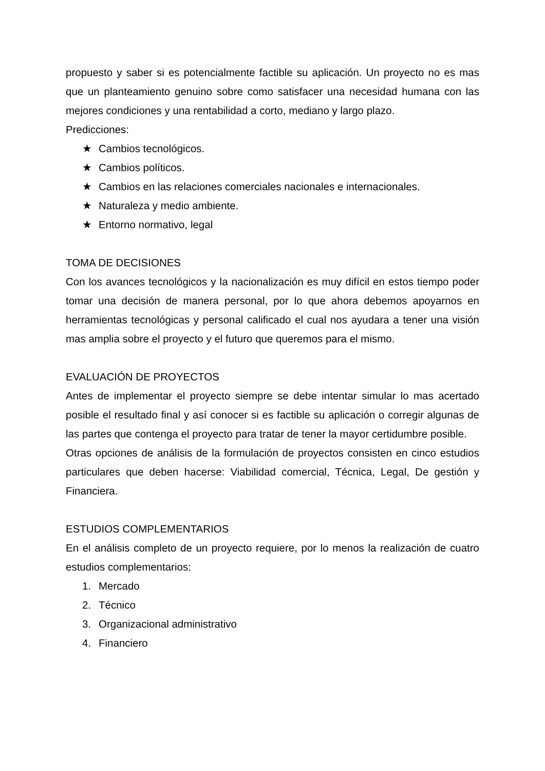propuesto y saber si es potencialmente factible su aplicación. Un proyecto no es mas que un planteamiento genuino sobre como satisfacer una necesidad humana con las mejores condiciones y una rentabilidad a corto, mediano y largo plazo.
Predicciones:
★ Cambios tecnológicos.
★ Cambios políticos.
★ Cambios en las relaciones comerciales nacionales e internacionales.
★ Naturaleza y medio ambiente.
★ Entorno normativo, legal
TOMA DE DECISIONES
Con los avances tecnológicos y la nacionalización es muy difícil en estos tiempo poder tomar una decisión de manera personal, por lo que ahora debemos apoyarnos en herramientas tecnológicas y personal calificado el cual nos ayudara a tener una visión mas amplia sobre el proyecto y el futuro que queremos para el mismo.
EVALUACIÓN DE PROYECTOS
Antes de implementar el proyecto siempre se debe intentar simular lo mas acertado posible el resultado final y así conocer si es factible su aplicación o corregir algunas de las partes que contenga el proyecto para tratar de tener la mayor certidumbre posible.
Otras opciones de análisis de la formulación de proyectos consisten en cinco estudios particulares que deben hacerse: Viabilidad comercial, Técnica, Legal, De gestión y Financiera.
ESTUDIOS COMPLEMENTARIOS
En el análisis completo de un proyecto requiere, por lo menos la realización de cuatro estudios complementarios:
1. Mercado
2. Técnico
3. Organizacional administrativo
4. Financiero